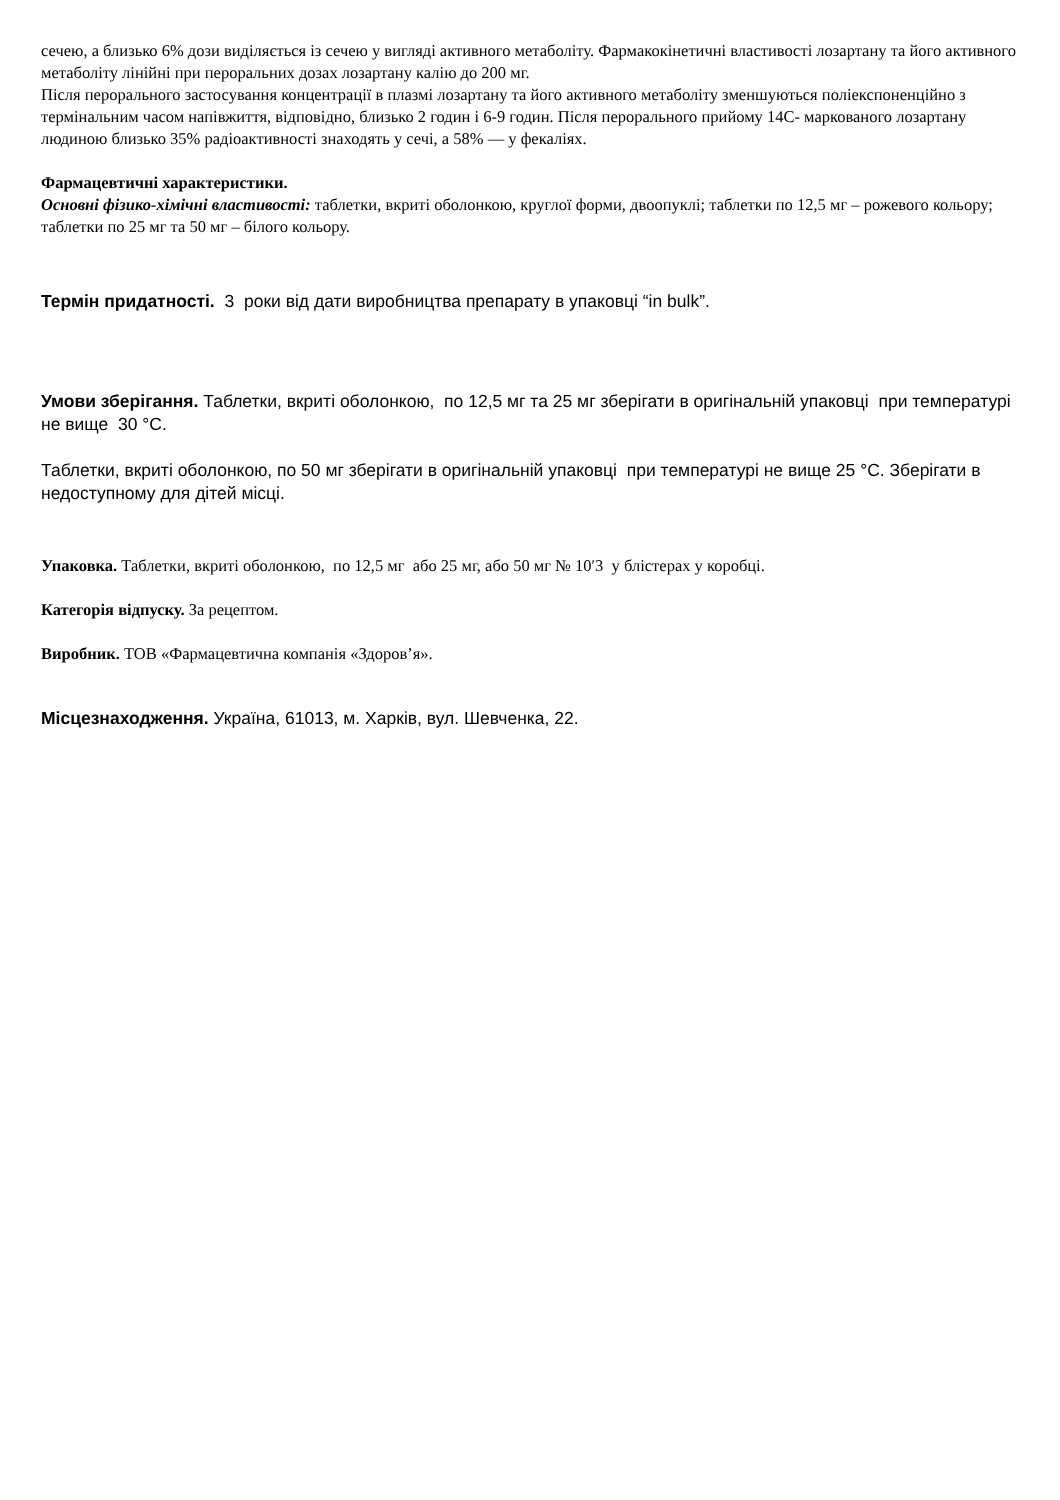сечею, а близько 6% дози виділяється із сечею у вигляді активного метаболіту. Фармакокінетичні властивості лозартану та його активного метаболіту лінійні при пероральних дозах лозартану калію до 200 мг.
Після перорального застосування концентрації в плазмі лозартану та його активного метаболіту зменшуються поліекспоненційно з термінальним часом напівжиття, відповідно, близько 2 годин і 6-9 годин. Після перорального прийому 14С- маркованого лозартану людиною близько 35% радіоактивності знаходять у сечі, а 58% — у фекаліях.
Фармацевтичні характеристики.
Основні фізико-хімічні властивості: таблетки, вкриті оболонкою, круглої форми, двоопуклі; таблетки по 12,5 мг – рожевого кольору; таблетки по 25 мг та 50 мг – білого кольору.
Термін придатності. 3 роки від дати виробництва препарату в упаковці “in bulk”.
Умови зберігання. Таблетки, вкриті оболонкою, по 12,5 мг та 25 мг зберігати в оригінальній упаковці при температурі не вище 30 °С.
Таблетки, вкриті оболонкою, по 50 мг зберігати в оригінальній упаковці при температурі не вище 25 °С. Зберігати в недоступному для дітей місці.
Упаковка. Таблетки, вкриті оболонкою, по 12,5 мг або 25 мг, або 50 мг № 10′3 у блістерах у коробці.
Категорія відпуску. За рецептом.
Виробник. ТОВ «Фармацевтична компанія «Здоров’я».
Місцезнаходження. Україна, 61013, м. Харків, вул. Шевченка, 22.